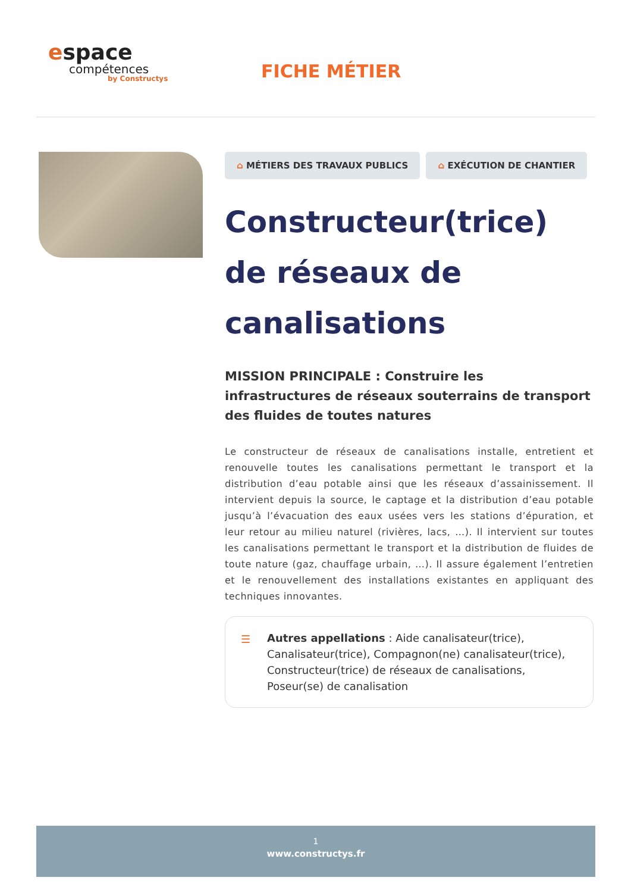espace
compétences
by Constructys
FICHE MÉTIER
⌂ MÉTIERS DES TRAVAUX PUBLICS ⌂ EXÉCUTION DE CHANTIER
Constructeur(trice) de réseaux de canalisations
MISSION PRINCIPALE : Construire les infrastructures de réseaux souterrains de transport des fluides de toutes natures
Le constructeur de réseaux de canalisations installe, entretient et renouvelle toutes les canalisations permettant le transport et la distribution d’eau potable ainsi que les réseaux d’assainissement. Il intervient depuis la source, le captage et la distribution d’eau potable jusqu’à l’évacuation des eaux usées vers les stations d’épuration, et leur retour au milieu naturel (rivières, lacs, …). Il intervient sur toutes les canalisations permettant le transport et la distribution de fluides de toute nature (gaz, chauffage urbain, …). Il assure également l’entretien et le renouvellement des installations existantes en appliquant des techniques innovantes.
☰ Autres appellations : Aide canalisateur(trice), Canalisateur(trice), Compagnon(ne) canalisateur(trice), Constructeur(trice) de réseaux de canalisations, Poseur(se) de canalisation
1
www.constructys.fr